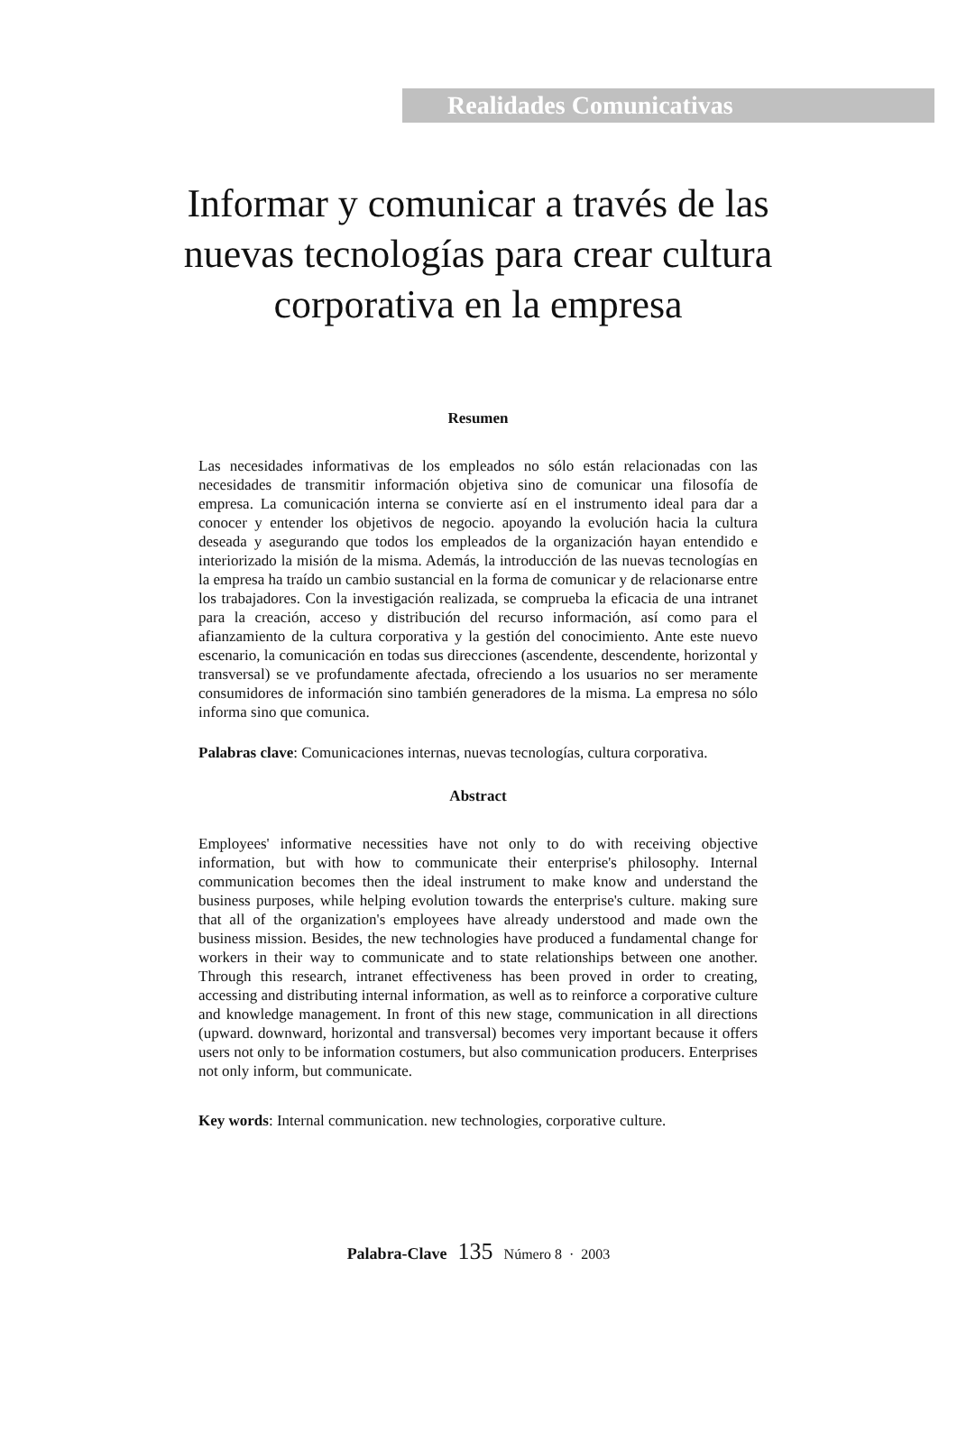Realidades Comunicativas
Informar y comunicar a través de las nuevas tecnologías para crear cultura corporativa en la empresa
Resumen
Las necesidades informativas de los empleados no sólo están relacionadas con las necesidades de transmitir información objetiva sino de comunicar una filosofía de empresa. La comunicación interna se convierte así en el instrumento ideal para dar a conocer y entender los objetivos de negocio. apoyando la evolución hacia la cultura deseada y asegurando que todos los empleados de la organización hayan entendido e interiorizado la misión de la misma. Además, la introducción de las nuevas tecnologías en la empresa ha traído un cambio sustancial en la forma de comunicar y de relacionarse entre los trabajadores. Con la investigación realizada, se comprueba la eficacia de una intranet para la creación, acceso y distribución del recurso información, así como para el afianzamiento de la cultura corporativa y la gestión del conocimiento. Ante este nuevo escenario, la comunicación en todas sus direcciones (ascendente, descendente, horizontal y transversal) se ve profundamente afectada, ofreciendo a los usuarios no ser meramente consumidores de información sino también generadores de la misma. La empresa no sólo informa sino que comunica.
Palabras clave: Comunicaciones internas, nuevas tecnologías, cultura corporativa.
Abstract
Employees' informative necessities have not only to do with receiving objective information, but with how to communicate their enterprise's philosophy. Internal communication becomes then the ideal instrument to make know and understand the business purposes, while helping evolution towards the enterprise's culture. making sure that all of the organization's employees have already understood and made own the business mission. Besides, the new technologies have produced a fundamental change for workers in their way to communicate and to state relationships between one another. Through this research, intranet effectiveness has been proved in order to creating, accessing and distributing internal information, as well as to reinforce a corporative culture and knowledge management. In front of this new stage, communication in all directions (upward. downward, horizontal and transversal) becomes very important because it offers users not only to be information costumers, but also communication producers. Enterprises not only inform, but communicate.
Key words: Internal communication. new technologies, corporative culture.
Palabra-Clave 135 Número 8 · 2003